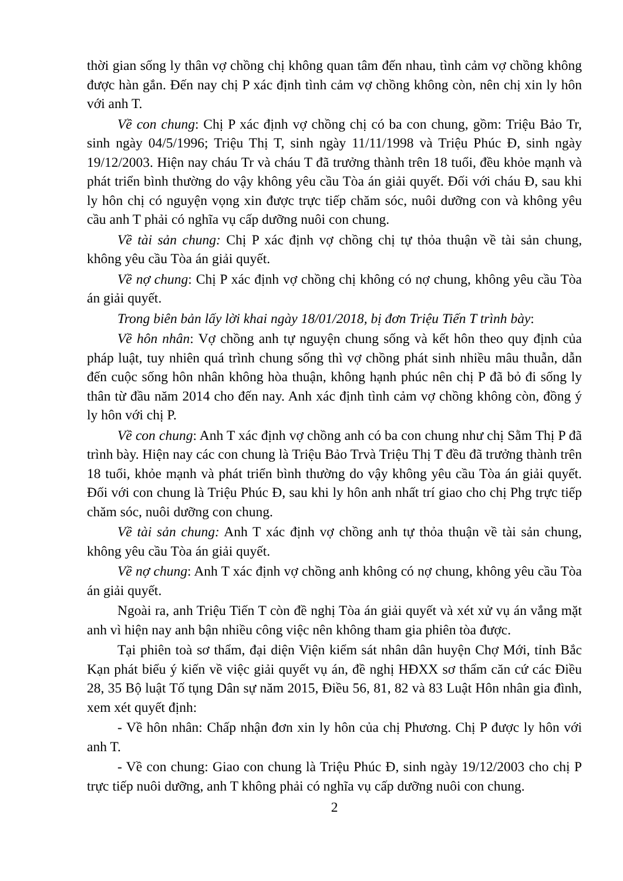thời gian sống ly thân vợ chồng chị không quan tâm đến nhau, tình cảm vợ chồng không được hàn gắn. Đến nay chị P xác định tình cảm vợ chồng không còn, nên chị xin ly hôn với anh T.
Về con chung: Chị P xác định vợ chồng chị có ba con chung, gồm: Triệu Bảo Tr, sinh ngày 04/5/1996; Triệu Thị T, sinh ngày 11/11/1998 và Triệu Phúc Đ, sinh ngày 19/12/2003. Hiện nay cháu Tr và cháu T đã trưởng thành trên 18 tuổi, đều khỏe mạnh và phát triển bình thường do vậy không yêu cầu Tòa án giải quyết. Đối với cháu Đ, sau khi ly hôn chị có nguyện vọng xin được trực tiếp chăm sóc, nuôi dưỡng con và không yêu cầu anh T phải có nghĩa vụ cấp dưỡng nuôi con chung.
Về tài sản chung: Chị P xác định vợ chồng chị tự thỏa thuận về tài sản chung, không yêu cầu Tòa án giải quyết.
Về nợ chung: Chị P xác định vợ chồng chị không có nợ chung, không yêu cầu Tòa án giải quyết.
Trong biên bản lấy lời khai ngày 18/01/2018, bị đơn Triệu Tiến T trình bày:
Về hôn nhân: Vợ chồng anh tự nguyện chung sống và kết hôn theo quy định của pháp luật, tuy nhiên quá trình chung sống thì vợ chồng phát sinh nhiều mâu thuẫn, dẫn đến cuộc sống hôn nhân không hòa thuận, không hạnh phúc nên chị P đã bỏ đi sống ly thân từ đầu năm 2014 cho đến nay. Anh xác định tình cảm vợ chồng không còn, đồng ý ly hôn với chị P.
Về con chung: Anh T xác định vợ chồng anh có ba con chung như chị Sằm Thị P đã trình bày. Hiện nay các con chung là Triệu Bảo Trvà Triệu Thị T đều đã trưởng thành trên 18 tuổi, khỏe mạnh và phát triển bình thường do vậy không yêu cầu Tòa án giải quyết. Đối với con chung là Triệu Phúc Đ, sau khi ly hôn anh nhất trí giao cho chị Phg trực tiếp chăm sóc, nuôi dưỡng con chung.
Về tài sản chung: Anh T xác định vợ chồng anh tự thỏa thuận về tài sản chung, không yêu cầu Tòa án giải quyết.
Về nợ chung: Anh T xác định vợ chồng anh không có nợ chung, không yêu cầu Tòa án giải quyết.
Ngoài ra, anh Triệu Tiến T còn đề nghị Tòa án giải quyết và xét xử vụ án vắng mặt anh vì hiện nay anh bận nhiều công việc nên không tham gia phiên tòa được.
Tại phiên toà sơ thẩm, đại diện Viện kiểm sát nhân dân huyện Chợ Mới, tỉnh Bắc Kạn phát biểu ý kiến về việc giải quyết vụ án, đề nghị HĐXX sơ thẩm căn cứ các Điều 28, 35 Bộ luật Tố tụng Dân sự năm 2015, Điều 56, 81, 82 và 83 Luật Hôn nhân gia đình, xem xét quyết định:
- Về hôn nhân: Chấp nhận đơn xin ly hôn của chị Phương. Chị P được ly hôn với anh T.
- Về con chung: Giao con chung là Triệu Phúc Đ, sinh ngày 19/12/2003 cho chị P trực tiếp nuôi dưỡng, anh T không phải có nghĩa vụ cấp dưỡng nuôi con chung.
2